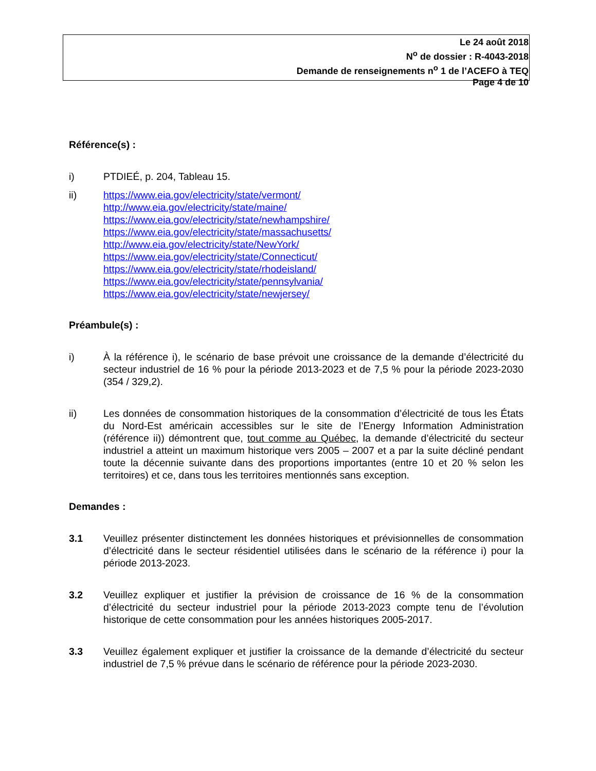Le 24 août 2018
N<sup>o</sup> de dossier : R-4043-2018
Demande de renseignements n<sup>o</sup> 1 de l’ACEFO à TEQ
Page 4 de 10
Référence(s) :
i) PTDIEÉ, p. 204, Tableau 15.
ii) https://www.eia.gov/electricity/state/vermont/
http://www.eia.gov/electricity/state/maine/
https://www.eia.gov/electricity/state/newhampshire/
https://www.eia.gov/electricity/state/massachusetts/
http://www.eia.gov/electricity/state/NewYork/
https://www.eia.gov/electricity/state/Connecticut/
https://www.eia.gov/electricity/state/rhodeisland/
https://www.eia.gov/electricity/state/pennsylvania/
https://www.eia.gov/electricity/state/newjersey/
Préambule(s) :
i) À la référence i), le scénario de base prévoit une croissance de la demande d’électricité du secteur industriel de 16 % pour la période 2013-2023 et de 7,5 % pour la période 2023-2030 (354 / 329,2).
ii) Les données de consommation historiques de la consommation d’électricité de tous les États du Nord-Est américain accessibles sur le site de l’Energy Information Administration (référence ii)) démontrent que, tout comme au Québec, la demande d’électricité du secteur industriel a atteint un maximum historique vers 2005 – 2007 et a par la suite décliné pendant toute la décennie suivante dans des proportions importantes (entre 10 et 20 % selon les territoires) et ce, dans tous les territoires mentionnés sans exception.
Demandes :
3.1 Veuillez présenter distinctement les données historiques et prévisionnelles de consommation d’électricité dans le secteur résidentiel utilisées dans le scénario de la référence i) pour la période 2013-2023.
3.2 Veuillez expliquer et justifier la prévision de croissance de 16 % de la consommation d’électricité du secteur industriel pour la période 2013-2023 compte tenu de l’évolution historique de cette consommation pour les années historiques 2005-2017.
3.3 Veuillez également expliquer et justifier la croissance de la demande d’électricité du secteur industriel de 7,5 % prévue dans le scénario de référence pour la période 2023-2030.